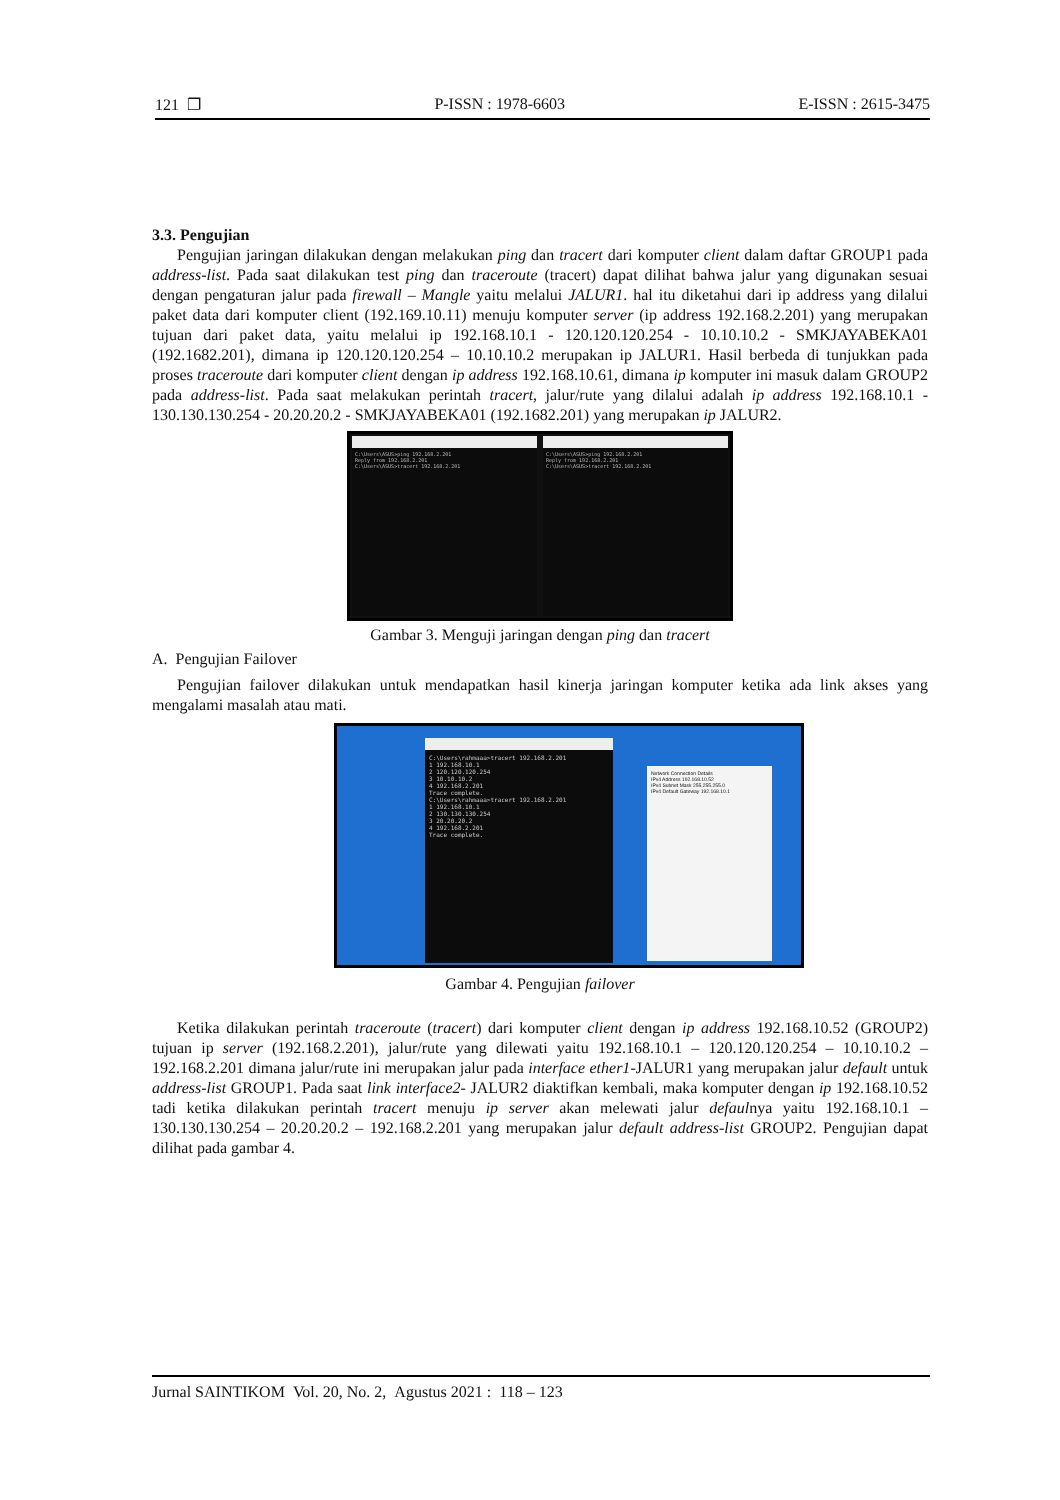121 ❐ P-ISSN : 1978-6603 E-ISSN : 2615-3475
3.3. Pengujian
Pengujian jaringan dilakukan dengan melakukan ping dan tracert dari komputer client dalam daftar GROUP1 pada address-list. Pada saat dilakukan test ping dan traceroute (tracert) dapat dilihat bahwa jalur yang digunakan sesuai dengan pengaturan jalur pada firewall – Mangle yaitu melalui JALUR1. hal itu diketahui dari ip address yang dilalui paket data dari komputer client (192.169.10.11) menuju komputer server (ip address 192.168.2.201) yang merupakan tujuan dari paket data, yaitu melalui ip 192.168.10.1 - 120.120.120.254 - 10.10.10.2 - SMKJAYABEKA01 (192.1682.201), dimana ip 120.120.120.254 – 10.10.10.2 merupakan ip JALUR1. Hasil berbeda di tunjukkan pada proses traceroute dari komputer client dengan ip address 192.168.10.61, dimana ip komputer ini masuk dalam GROUP2 pada address-list. Pada saat melakukan perintah tracert, jalur/rute yang dilalui adalah ip address 192.168.10.1 - 130.130.130.254 - 20.20.20.2 - SMKJAYABEKA01 (192.1682.201) yang merupakan ip JALUR2.
C:\Users\ASUS>ping 192.168.2.201
Reply from 192.168.2.201
C:\Users\ASUS>tracert 192.168.2.201
C:\Users\ASUS>ping 192.168.2.201
Reply from 192.168.2.201
C:\Users\ASUS>tracert 192.168.2.201
Gambar 3. Menguji jaringan dengan ping dan tracert
A. Pengujian Failover
Pengujian failover dilakukan untuk mendapatkan hasil kinerja jaringan komputer ketika ada link akses yang mengalami masalah atau mati.
C:\Users\rahmaaa>tracert 192.168.2.201
1 192.168.10.1
2 120.120.120.254
3 10.10.10.2
4 192.168.2.201
Trace complete.
C:\Users\rahmaaa>tracert 192.168.2.201
1 192.168.10.1
2 130.130.130.254
3 20.20.20.2
4 192.168.2.201
Trace complete.
Network Connection Details
IPv4 Address 192.168.10.52
IPv4 Subnet Mask 255.255.255.0
IPv4 Default Gateway 192.168.10.1
Gambar 4. Pengujian failover
Ketika dilakukan perintah traceroute (tracert) dari komputer client dengan ip address 192.168.10.52 (GROUP2) tujuan ip server (192.168.2.201), jalur/rute yang dilewati yaitu 192.168.10.1 – 120.120.120.254 – 10.10.10.2 – 192.168.2.201 dimana jalur/rute ini merupakan jalur pada interface ether1-JALUR1 yang merupakan jalur default untuk address-list GROUP1. Pada saat link interface2- JALUR2 diaktifkan kembali, maka komputer dengan ip 192.168.10.52 tadi ketika dilakukan perintah tracert menuju ip server akan melewati jalur defaulnya yaitu 192.168.10.1 – 130.130.130.254 – 20.20.20.2 – 192.168.2.201 yang merupakan jalur default address-list GROUP2. Pengujian dapat dilihat pada gambar 4.
Jurnal SAINTIKOM Vol. 20, No. 2, Agustus 2021 : 118 – 123